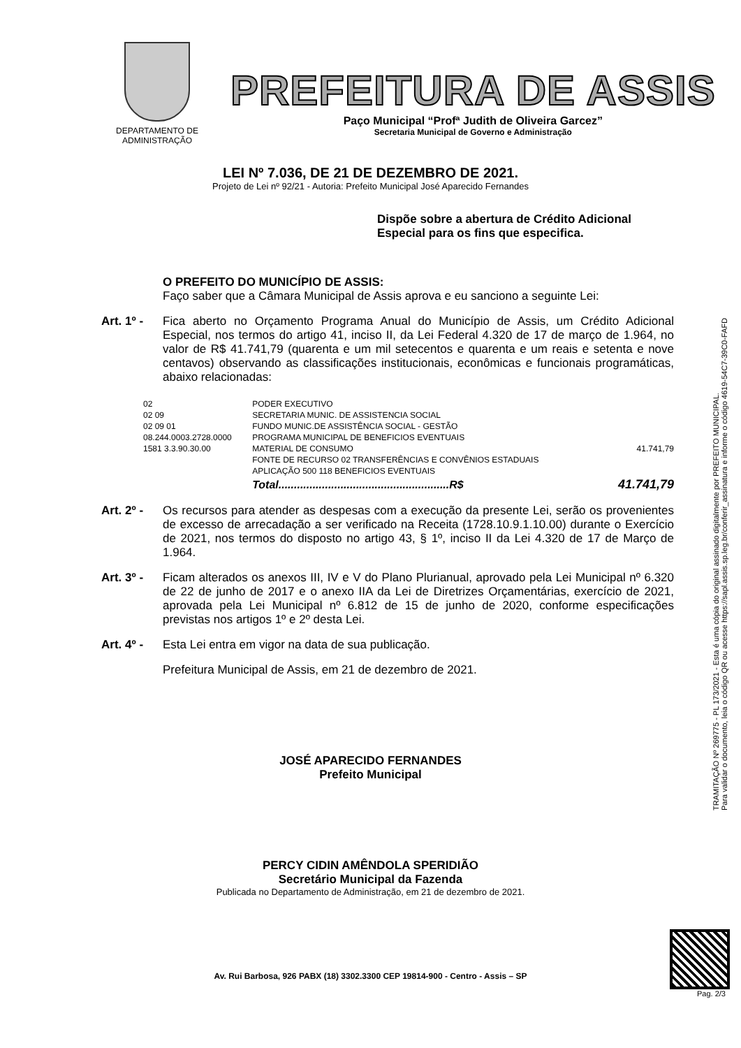DEPARTAMENTO DE ADMINISTRAÇÃO
PREFEITURA DE ASSIS
Paço Municipal “Profª Judith de Oliveira Garcez”
Secretaria Municipal de Governo e Administração
LEI Nº 7.036, DE 21 DE DEZEMBRO DE 2021.
Projeto de Lei nº 92/21 - Autoria: Prefeito Municipal José Aparecido Fernandes
Dispõe sobre a abertura de Crédito Adicional Especial para os fins que especifica.
O PREFEITO DO MUNICÍPIO DE ASSIS:
Faço saber que a Câmara Municipal de Assis aprova e eu sanciono a seguinte Lei:
Art. 1º -
Fica aberto no Orçamento Programa Anual do Município de Assis, um Crédito Adicional Especial, nos termos do artigo 41, inciso II, da Lei Federal 4.320 de 17 de março de 1.964, no valor de R$ 41.741,79 (quarenta e um mil setecentos e quarenta e um reais e setenta e nove centavos) observando as classificações institucionais, econômicas e funcionais programáticas, abaixo relacionadas:
| 02 | PODER EXECUTIVO | |
| 02 09 | SECRETARIA MUNIC. DE ASSISTENCIA SOCIAL | |
| 02 09 01 | FUNDO MUNIC.DE ASSISTÊNCIA SOCIAL - GESTÃO | |
| 08.244.0003.2728.0000 | PROGRAMA MUNICIPAL DE BENEFICIOS EVENTUAIS | |
| 1581 3.3.90.30.00 | MATERIAL DE CONSUMO | 41.741,79 |
| | FONTE DE RECURSO 02 TRANSFERÊNCIAS E CONVÊNIOS ESTADUAIS | |
| | APLICAÇÃO 500 118 BENEFICIOS EVENTUAIS | |
| | Total.......................................................R$ | 41.741,79 |
Art. 2º -
Os recursos para atender as despesas com a execução da presente Lei, serão os provenientes de excesso de arrecadação a ser verificado na Receita (1728.10.9.1.10.00) durante o Exercício de 2021, nos termos do disposto no artigo 43, § 1º, inciso II da Lei 4.320 de 17 de Março de 1.964.
Art. 3º -
Ficam alterados os anexos III, IV e V do Plano Plurianual, aprovado pela Lei Municipal nº 6.320 de 22 de junho de 2017 e o anexo IIA da Lei de Diretrizes Orçamentárias, exercício de 2021, aprovada pela Lei Municipal nº 6.812 de 15 de junho de 2020, conforme especificações previstas nos artigos 1º e 2º desta Lei.
Art. 4º -
Esta Lei entra em vigor na data de sua publicação.
Prefeitura Municipal de Assis, em 21 de dezembro de 2021.
JOSÉ APARECIDO FERNANDES
Prefeito Municipal
PERCY CIDIN AMÊNDOLA SPERIDIÃO
Secretário Municipal da Fazenda
Publicada no Departamento de Administração, em 21 de dezembro de 2021.
TRAMITAÇÃO Nº 269775 - PL 173/2021 - Esta é uma cópia do original assinado digitalmente por PREFEITO MUNICIPAL.
Para validar o documento, leia o código QR ou acesse https://sapl.assis.sp.leg.br/conferir_assinatura e informe o código 4619-54C7-39C0-FAFD
Av. Rui Barbosa, 926 PABX (18) 3302.3300 CEP 19814-900 - Centro - Assis – SP
Pag. 2/3